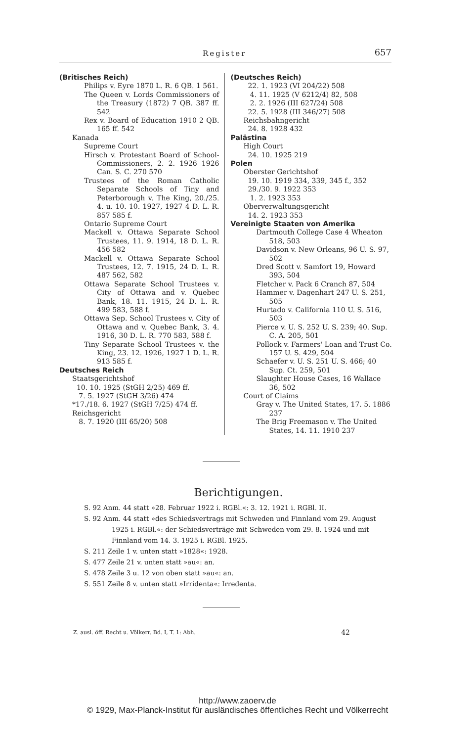Register 657
(Britisches Reich)
Philips v. Eyre 1870 L. R. 6 QB. 1 561.
The Queen v. Lords Commissioners of the Treasury (1872) 7 QB. 387 ff. 542
Rex v. Board of Education 1910 2 QB. 165 ff. 542
Kanada
Supreme Court
Hirsch v. Protestant Board of School-Commissioners, 2. 2. 1926 1926 Can. S. C. 270 570
Trustees of the Roman Catholic Separate Schools of Tiny and Peterborough v. The King, 20./25. 4. u. 10. 10. 1927, 1927 4 D. L. R. 857 585 f.
Ontario Supreme Court
Mackell v. Ottawa Separate School Trustees, 11. 9. 1914, 18 D. L. R. 456 582
Mackell v. Ottawa Separate School Trustees, 12. 7. 1915, 24 D. L. R. 487 562, 582
Ottawa Separate School Trustees v. City of Ottawa and v. Quebec Bank, 18. 11. 1915, 24 D. L. R. 499 583, 588 f.
Ottawa Sep. School Trustees v. City of Ottawa and v. Quebec Bank, 3. 4. 1916, 30 D. L. R. 770 583, 588 f.
Tiny Separate School Trustees v. the King, 23. 12. 1926, 1927 1 D. L. R. 913 585 f.
Deutsches Reich
Staatsgerichtshof
10. 10. 1925 (StGH 2/25) 469 ff.
7. 5. 1927 (StGH 3/26) 474
*17./18. 6. 1927 (StGH 7/25) 474 ff.
Reichsgericht
8. 7. 1920 (III 65/20) 508
(Deutsches Reich)
22. 1. 1923 (VI 204/22) 508
4. 11. 1925 (V 6212/4) 82, 508
2. 2. 1926 (III 627/24) 508
22. 5. 1928 (III 346/27) 508
Reichsbahngericht
24. 8. 1928 432
Palästina
High Court
24. 10. 1925 219
Polen
Oberster Gerichtshof
19. 10. 1919 334, 339, 345 f., 352
29./30. 9. 1922 353
1. 2. 1923 353
Oberverwaltungsgericht
14. 2. 1923 353
Vereinigte Staaten von Amerika
Dartmouth College Case 4 Wheaton 518, 503
Davidson v. New Orleans, 96 U. S. 97, 502
Dred Scott v. Samfort 19, Howard 393, 504
Fletcher v. Pack 6 Cranch 87, 504
Hammer v. Dagenhart 247 U. S. 251, 505
Hurtado v. California 110 U. S. 516, 503
Pierce v. U. S. 252 U. S. 239; 40. Sup. C. A. 205, 501
Pollock v. Farmers' Loan and Trust Co. 157 U. S. 429, 504
Schaefer v. U. S. 251 U. S. 466; 40 Sup. Ct. 259, 501
Slaughter House Cases, 16 Wallace 36, 502
Court of Claims
Gray v. The United States, 17. 5. 1886 237
The Brig Freemason v. The United States, 14. 11. 1910 237
Berichtigungen.
S. 92 Anm. 44 statt »28. Februar 1922 i. RGBl.«: 3. 12. 1921 i. RGBl. II.
S. 92 Anm. 44 statt »des Schiedsvertrags mit Schweden und Finnland vom 29. August 1925 i. RGBl.«: der Schiedsverträge mit Schweden vom 29. 8. 1924 und mit Finnland vom 14. 3. 1925 i. RGBl. 1925.
S. 211 Zeile 1 v. unten statt »1828«: 1928.
S. 477 Zeile 21 v. unten statt »au«: an.
S. 478 Zeile 3 u. 12 von oben statt »au«: an.
S. 551 Zeile 8 v. unten statt »Irridenta«: Irredenta.
Z. ausl. öff. Recht u. Völkerr. Bd. I, T. 1: Abh. 42
http://www.zaoerv.de
© 1929, Max-Planck-Institut für ausländisches öffentliches Recht und Völkerrecht